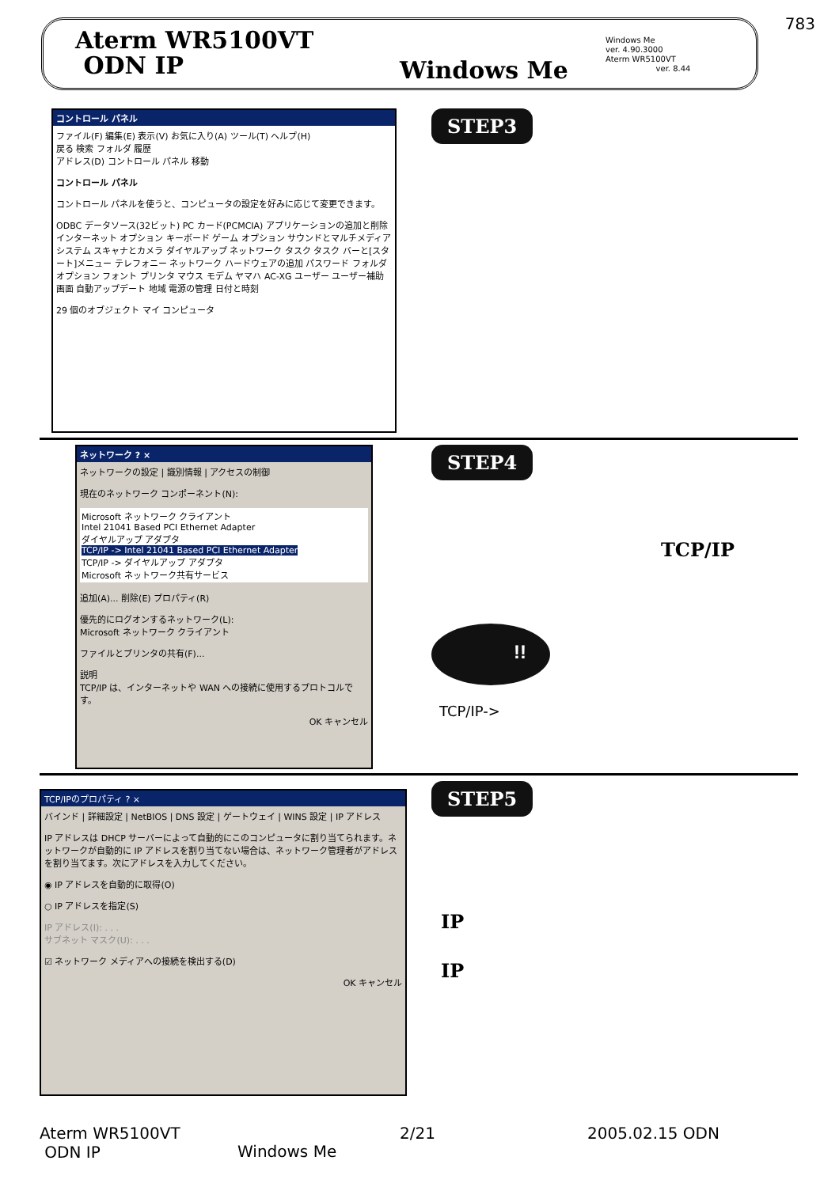783
Aterm WR5100VT
ODN IP
Windows Me
Windows Me
ver. 4.90.3000
Aterm WR5100VT
ver. 8.44
コントロール パネル
ファイル(F) 編集(E) 表示(V) お気に入り(A) ツール(T) ヘルプ(H)
戻る 検索 フォルダ 履歴
アドレス(D) コントロール パネル 移動
コントロール パネル
コントロール パネルを使うと、コンピュータの設定を好みに応じて変更できます。
ODBC データソース(32ビット) PC カード(PCMCIA) アプリケーションの追加と削除 インターネット オプション キーボード ゲーム オプション サウンドとマルチメディア システム スキャナとカメラ ダイヤルアップ ネットワーク タスク タスク バーと[スタート]メニュー テレフォニー ネットワーク ハードウェアの追加 パスワード フォルダ オプション フォント プリンタ マウス モデム ヤマハ AC-XG ユーザー ユーザー補助 画面 自動アップデート 地域 電源の管理 日付と時刻
29 個のオブジェクト マイ コンピュータ
STEP3
ネットワーク ? ×
ネットワークの設定 | 識別情報 | アクセスの制御
現在のネットワーク コンポーネント(N):
Microsoft ネットワーク クライアント
Intel 21041 Based PCI Ethernet Adapter
ダイヤルアップ アダプタ
TCP/IP -> Intel 21041 Based PCI Ethernet Adapter
TCP/IP -> ダイヤルアップ アダプタ
Microsoft ネットワーク共有サービス
追加(A)... 削除(E) プロパティ(R)
優先的にログオンするネットワーク(L):
Microsoft ネットワーク クライアント
ファイルとプリンタの共有(F)...
説明
TCP/IP は、インターネットや WAN への接続に使用するプロトコルです。
OK キャンセル
STEP4
TCP/IP
!!
TCP/IP->
TCP/IPのプロパティ ? ×
バインド | 詳細設定 | NetBIOS | DNS 設定 | ゲートウェイ | WINS 設定 | IP アドレス
IP アドレスは DHCP サーバーによって自動的にこのコンピュータに割り当てられます。ネットワークが自動的に IP アドレスを割り当てない場合は、ネットワーク管理者がアドレスを割り当てます。次にアドレスを入力してください。
◉ IP アドレスを自動的に取得(O)
○ IP アドレスを指定(S)
IP アドレス(I): . . .
サブネット マスク(U): . . .
☑ ネットワーク メディアへの接続を検出する(D)
OK キャンセル
STEP5
IP
IP
Aterm WR5100VT
ODN IP
Windows Me
2/21 2005.02.15 ODN